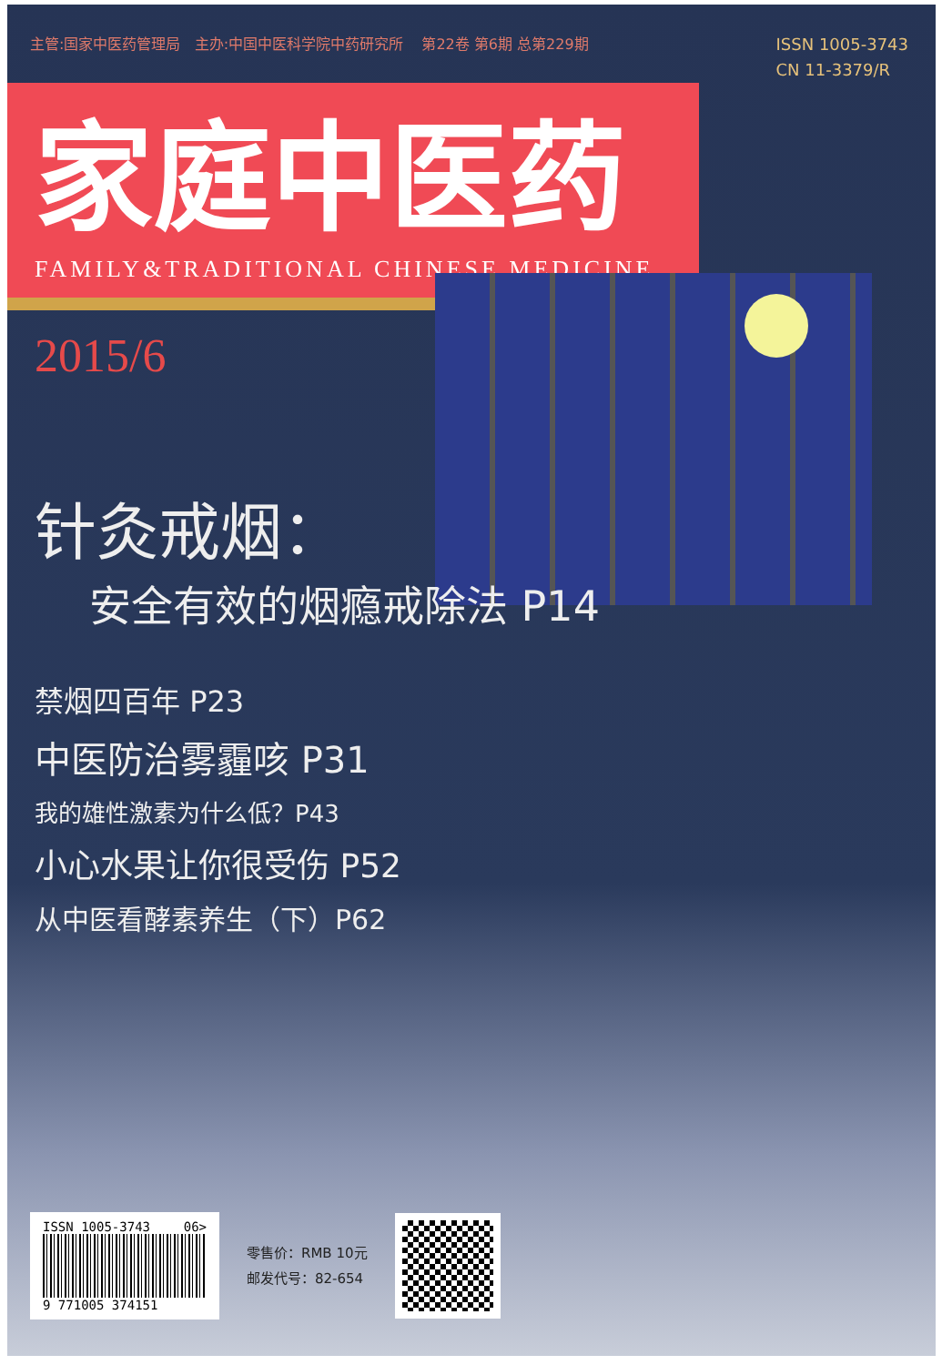主管:国家中医药管理局 主办:中国中医科学院中药研究所 第22卷 第6期 总第229期 ISSN 1005-3743
CN 11-3379/R
家庭中医药
FAMILY&TRADITIONAL CHINESE MEDICINE
2015/6
针灸戒烟：
安全有效的烟瘾戒除法 P14
禁烟四百年 P23
中医防治雾霾咳 P31
我的雄性激素为什么低？P43
小心水果让你很受伤 P52
从中医看酵素养生（下）P62
ISSN 1005-3743 06>
9 771005 374151
零售价：RMB 10元
邮发代号：82-654